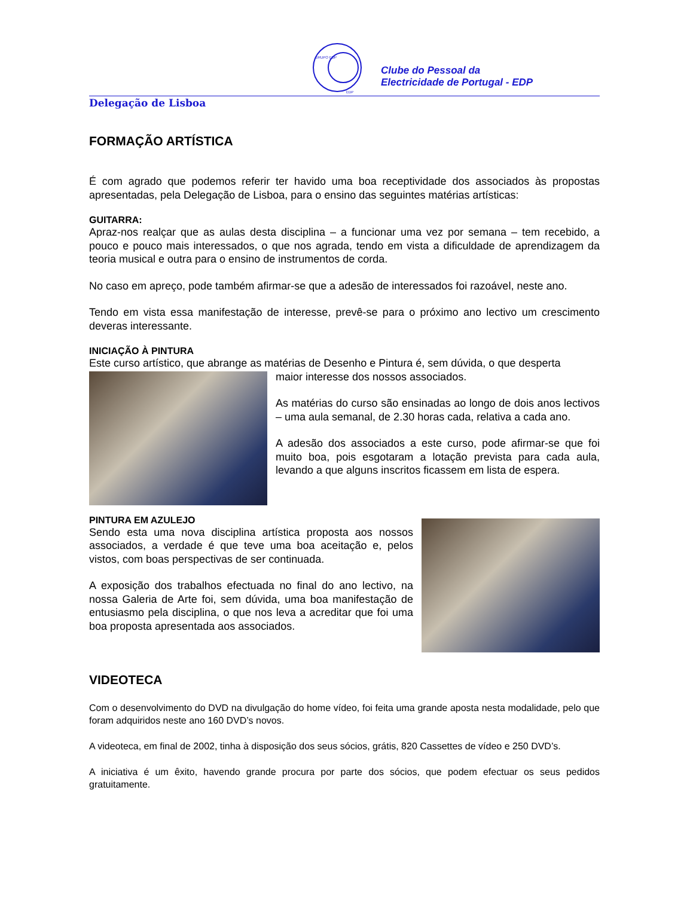GRUPO EDP
EDP
Clube do Pessoal da
Electricidade de Portugal - EDP
Delegação de Lisboa
FORMAÇÃO ARTÍSTICA
É com agrado que podemos referir ter havido uma boa receptividade dos associados às propostas apresentadas, pela Delegação de Lisboa, para o ensino das seguintes matérias artísticas:
GUITARRA:
Apraz-nos realçar que as aulas desta disciplina – a funcionar uma vez por semana – tem recebido, a pouco e pouco mais interessados, o que nos agrada, tendo em vista a dificuldade de aprendizagem da teoria musical e outra para o ensino de instrumentos de corda.
No caso em apreço, pode também afirmar-se que a adesão de interessados foi razoável, neste ano.
Tendo em vista essa manifestação de interesse, prevê-se para o próximo ano lectivo um crescimento deveras interessante.
INICIAÇÃO À PINTURA
Este curso artístico, que abrange as matérias de Desenho e Pintura é, sem dúvida, o que desperta
maior interesse dos nossos associados.
As matérias do curso são ensinadas ao longo de dois anos lectivos – uma aula semanal, de 2.30 horas cada, relativa a cada ano.
A adesão dos associados a este curso, pode afirmar-se que foi muito boa, pois esgotaram a lotação prevista para cada aula, levando a que alguns inscritos ficassem em lista de espera.
PINTURA EM AZULEJO
Sendo esta uma nova disciplina artística proposta aos nossos associados, a verdade é que teve uma boa aceitação e, pelos vistos, com boas perspectivas de ser continuada.
A exposição dos trabalhos efectuada no final do ano lectivo, na nossa Galeria de Arte foi, sem dúvida, uma boa manifestação de entusiasmo pela disciplina, o que nos leva a acreditar que foi uma boa proposta apresentada aos associados.
VIDEOTECA
Com o desenvolvimento do DVD na divulgação do home vídeo, foi feita uma grande aposta nesta modalidade, pelo que foram adquiridos neste ano 160 DVD’s novos.
A videoteca, em final de 2002, tinha à disposição dos seus sócios, grátis, 820 Cassettes de vídeo e 250 DVD’s.
A iniciativa é um êxito, havendo grande procura por parte dos sócios, que podem efectuar os seus pedidos gratuitamente.